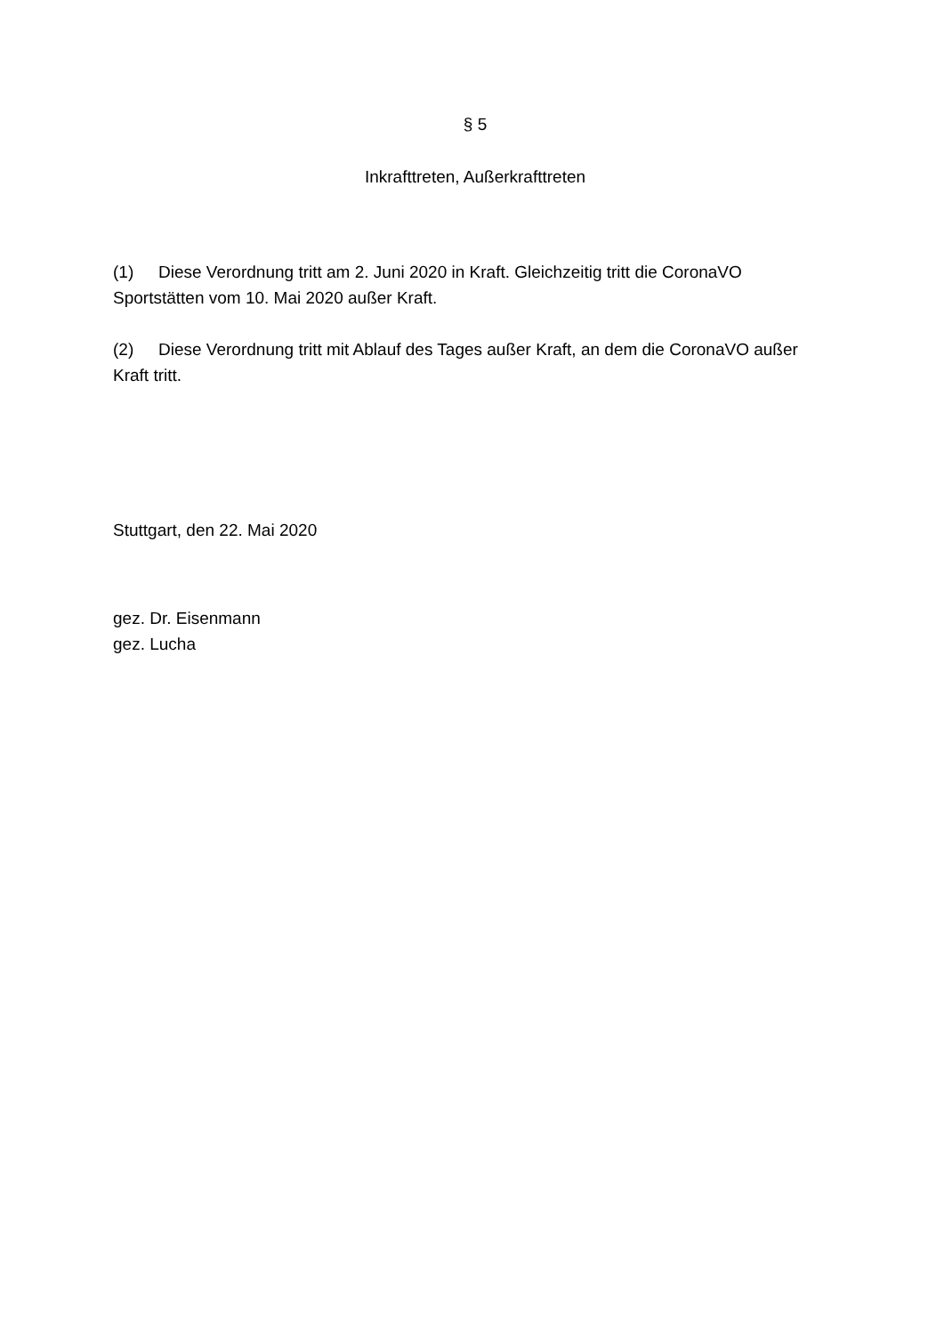§ 5
Inkrafttreten, Außerkrafttreten
(1) Diese Verordnung tritt am 2. Juni 2020 in Kraft. Gleichzeitig tritt die CoronaVO Sportstätten vom 10. Mai 2020 außer Kraft.
(2) Diese Verordnung tritt mit Ablauf des Tages außer Kraft, an dem die CoronaVO außer Kraft tritt.
Stuttgart, den 22. Mai 2020
gez. Dr. Eisenmann
gez. Lucha